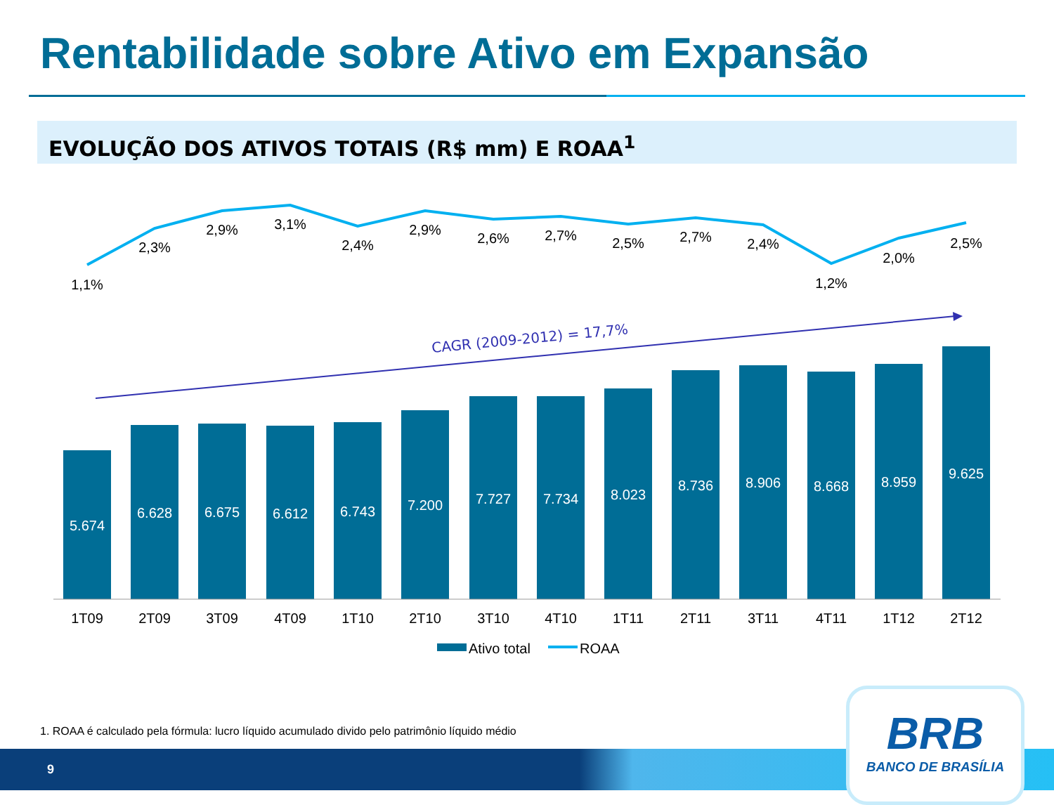Rentabilidade sobre Ativo em Expansão
EVOLUÇÃO DOS ATIVOS TOTAIS (R$ mm) E ROAA<sup>1</sup>
5.674
6.628
6.675
6.612
6.743
7.200
7.727
7.734
8.023
8.736
8.906
8.668
8.959
9.625
1T09
2T09
3T09
4T09
1T10
2T10
3T10
4T10
1T11
2T11
3T11
4T11
1T12
2T12
1,1%
2,3%
2,9%
3,1%
2,4%
2,9%
2,6%
2,7%
2,5%
2,7%
2,4%
1,2%
2,0%
2,5%
CAGR (2009-2012) = 17,7%
Ativo total
ROAA
1. ROAA é calculado pela fórmula: lucro líquido acumulado divido pelo patrimônio líquido médio
9
BRB
BANCO DE BRASÍLIA